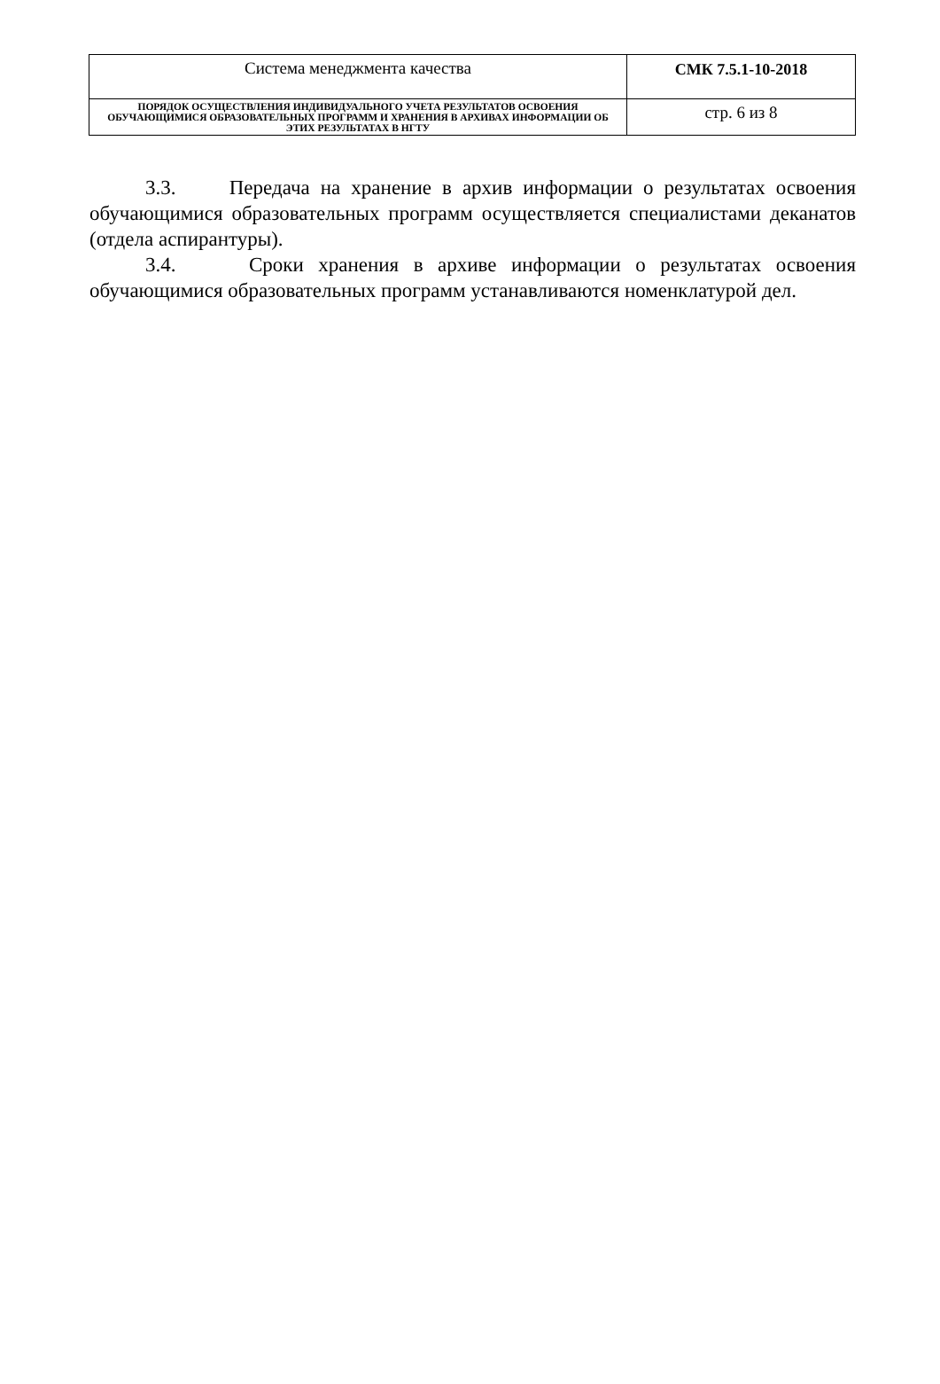| Система менеджмента качества | СМК 7.5.1-10-2018 |
| ПОРЯДОК ОСУЩЕСТВЛЕНИЯ ИНДИВИДУАЛЬНОГО УЧЕТА РЕЗУЛЬТАТОВ ОСВОЕНИЯ ОБУЧАЮЩИМИСЯ ОБРАЗОВАТЕЛЬНЫХ ПРОГРАММ И ХРАНЕНИЯ В АРХИВАХ ИНФОРМАЦИИ ОБ ЭТИХ РЕЗУЛЬТАТАХ В НГТУ | стр. 6 из 8 |
3.3. Передача на хранение в архив информации о результатах освоения обучающимися образовательных программ осуществляется специалистами деканатов (отдела аспирантуры).
3.4. Сроки хранения в архиве информации о результатах освоения обучающимися образовательных программ устанавливаются номенклатурой дел.